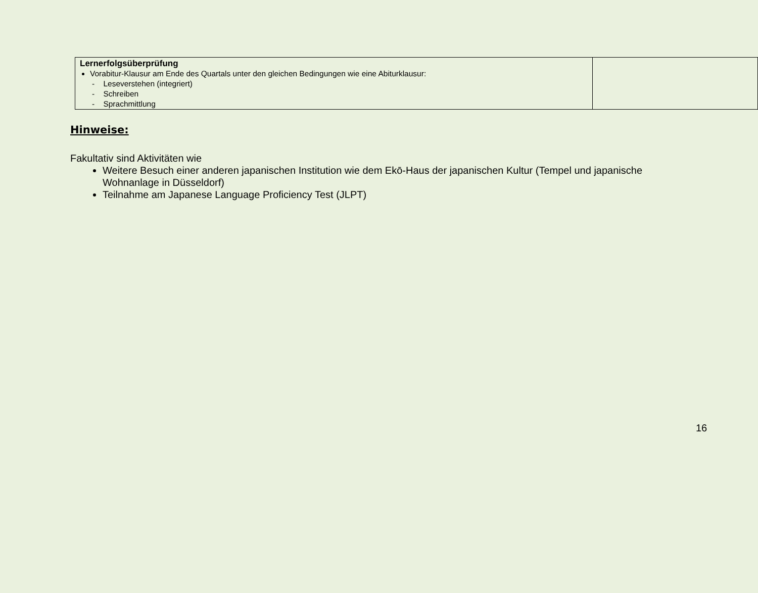| Lernerfolgsüberprüfung Vorabitur-Klausur am Ende des Quartals unter den gleichen Bedingungen wie eine Abiturklausur: - Leseverstehen (integriert) - Schreiben - Sprachmittlung | |
Hinweise:
Fakultativ sind Aktivitäten wie
Weitere Besuch einer anderen japanischen Institution wie dem Ekō-Haus der japanischen Kultur (Tempel und japanische Wohnanlage in Düsseldorf)
Teilnahme am Japanese Language Proficiency Test (JLPT)
16